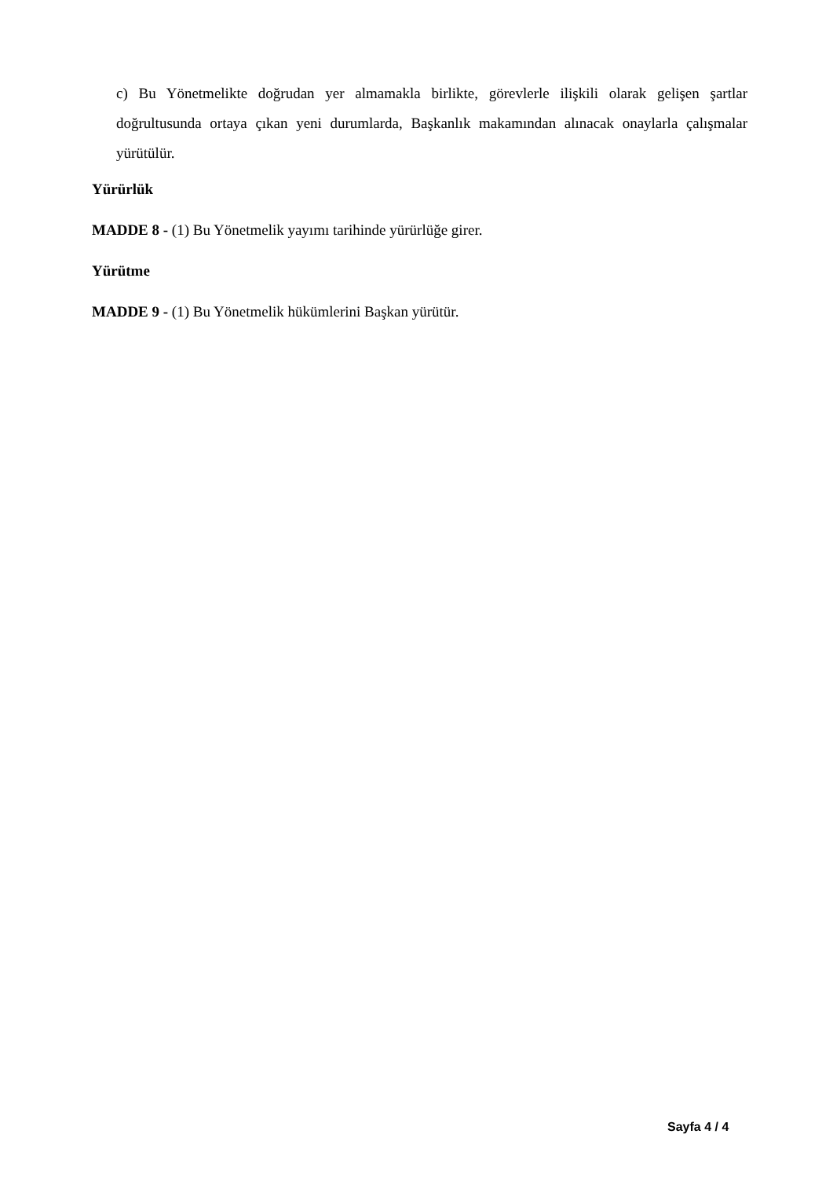c) Bu Yönetmelikte doğrudan yer almamakla birlikte, görevlerle ilişkili olarak gelişen şartlar doğrultusunda ortaya çıkan yeni durumlarda, Başkanlık makamından alınacak onaylarla çalışmalar yürütülür.
Yürürlük
MADDE 8 - (1) Bu Yönetmelik yayımı tarihinde yürürlüğe girer.
Yürütme
MADDE 9 - (1) Bu Yönetmelik hükümlerini Başkan yürütür.
Sayfa 4 / 4